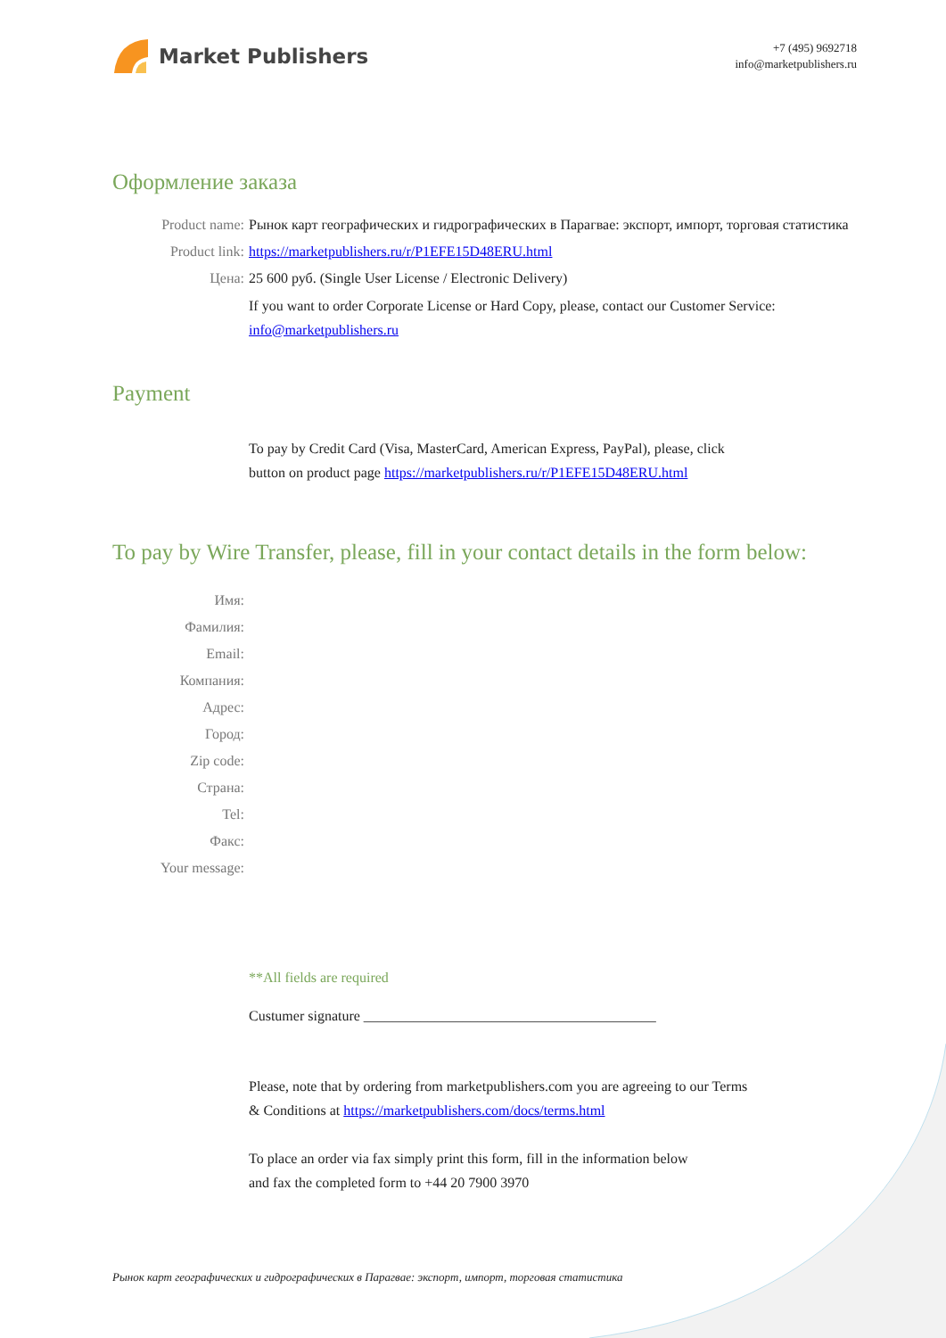Market Publishers
+7 (495) 9692718
info@marketpublishers.ru
Оформление заказа
Product name: Рынок карт географических и гидрографических в Парагвае: экспорт, импорт, торговая статистика
Product link: https://marketpublishers.ru/r/P1EFE15D48ERU.html
Цена: 25 600 руб. (Single User License / Electronic Delivery)
If you want to order Corporate License or Hard Copy, please, contact our Customer Service:
info@marketpublishers.ru
Payment
To pay by Credit Card (Visa, MasterCard, American Express, PayPal), please, click
button on product page https://marketpublishers.ru/r/P1EFE15D48ERU.html
To pay by Wire Transfer, please, fill in your contact details in the form below:
Имя:
Фамилия:
Email:
Компания:
Адрес:
Город:
Zip code:
Страна:
Tel:
Факс:
Your message:
**All fields are required
Custumer signature _________________________________________
Please, note that by ordering from marketpublishers.com you are agreeing to our Terms
& Conditions at https://marketpublishers.com/docs/terms.html
To place an order via fax simply print this form, fill in the information below
and fax the completed form to +44 20 7900 3970
Рынок карт географических и гидрографических в Парагвае: экспорт, импорт, торговая статистика